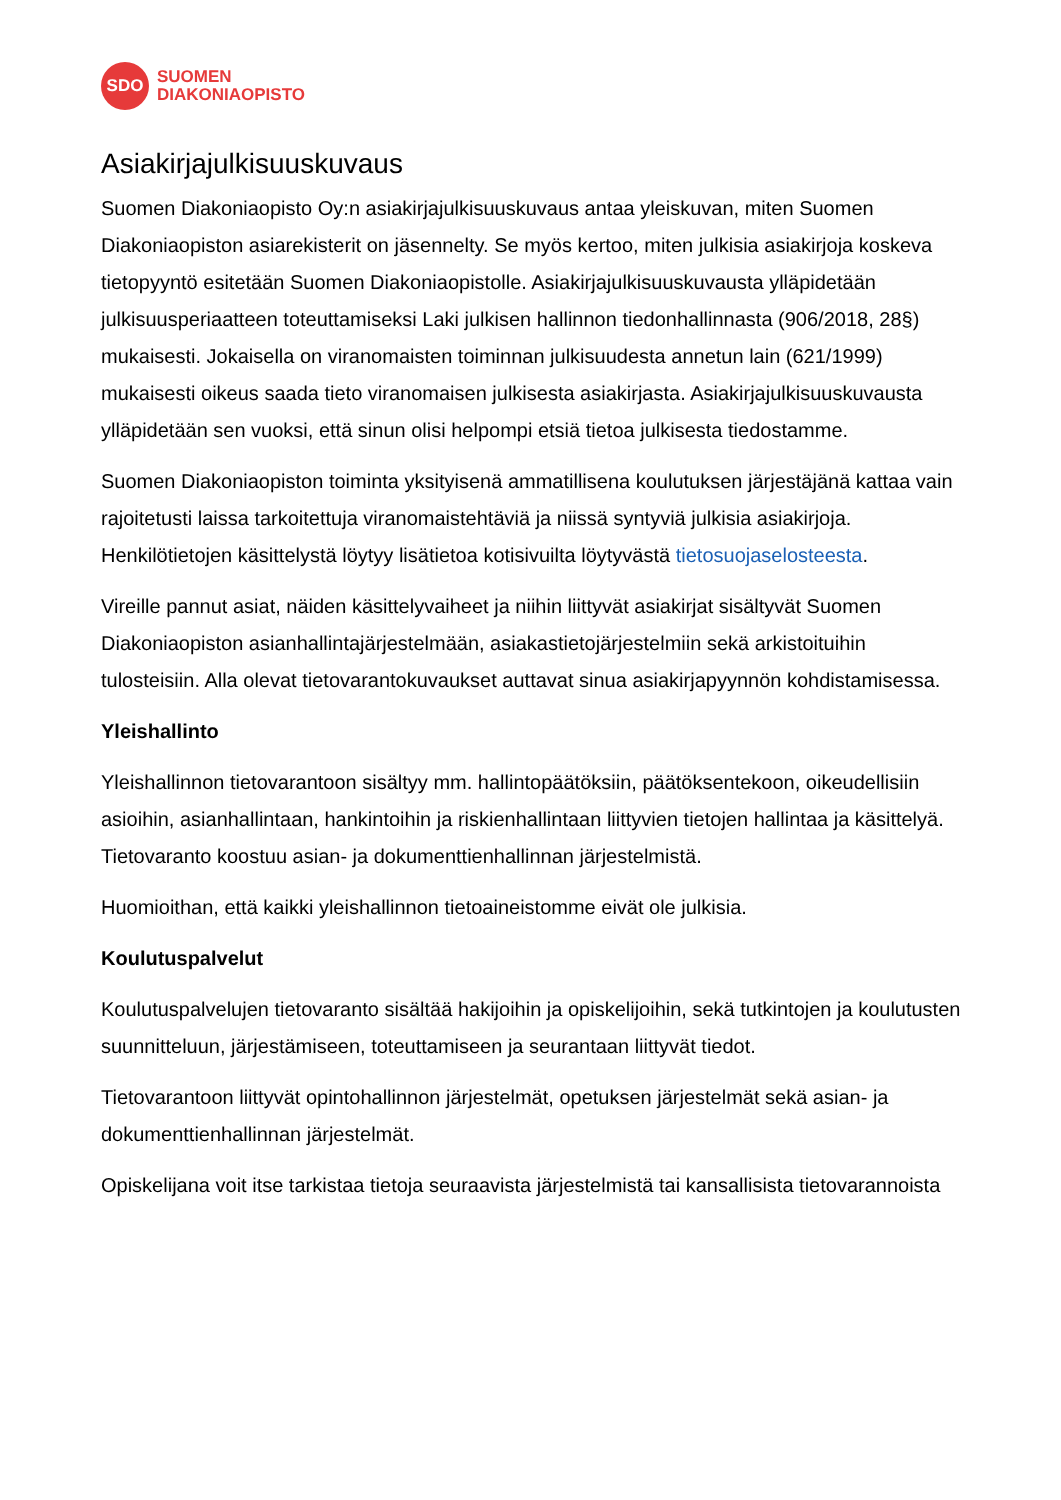SDO
SUOMEN
DIAKONIAOPISTO
Asiakirjajulkisuuskuvaus
Suomen Diakoniaopisto Oy:n asiakirjajulkisuuskuvaus antaa yleiskuvan, miten Suomen Diakoniaopiston asiarekisterit on jäsennelty. Se myös kertoo, miten julkisia asiakirjoja koskeva tietopyyntö esitetään Suomen Diakoniaopistolle. Asiakirjajulkisuuskuvausta ylläpidetään julkisuusperiaatteen toteuttamiseksi Laki julkisen hallinnon tiedonhallinnasta (906/2018, 28§) mukaisesti. Jokaisella on viranomaisten toiminnan julkisuudesta annetun lain (621/1999) mukaisesti oikeus saada tieto viranomaisen julkisesta asiakirjasta. Asiakirjajulkisuuskuvausta ylläpidetään sen vuoksi, että sinun olisi helpompi etsiä tietoa julkisesta tiedostamme.
Suomen Diakoniaopiston toiminta yksityisenä ammatillisena koulutuksen järjestäjänä kattaa vain rajoitetusti laissa tarkoitettuja viranomaistehtäviä ja niissä syntyviä julkisia asiakirjoja. Henkilötietojen käsittelystä löytyy lisätietoa kotisivuilta löytyvästä tietosuojaselosteesta.
Vireille pannut asiat, näiden käsittelyvaiheet ja niihin liittyvät asiakirjat sisältyvät Suomen Diakoniaopiston asianhallintajärjestelmään, asiakastietojärjestelmiin sekä arkistoituihin tulosteisiin. Alla olevat tietovarantokuvaukset auttavat sinua asiakirjapyynnön kohdistamisessa.
Yleishallinto
Yleishallinnon tietovarantoon sisältyy mm. hallintopäätöksiin, päätöksentekoon, oikeudellisiin asioihin, asianhallintaan, hankintoihin ja riskienhallintaan liittyvien tietojen hallintaa ja käsittelyä. Tietovaranto koostuu asian- ja dokumenttienhallinnan järjestelmistä.
Huomioithan, että kaikki yleishallinnon tietoaineistomme eivät ole julkisia.
Koulutuspalvelut
Koulutuspalvelujen tietovaranto sisältää hakijoihin ja opiskelijoihin, sekä tutkintojen ja koulutusten suunnitteluun, järjestämiseen, toteuttamiseen ja seurantaan liittyvät tiedot.
Tietovarantoon liittyvät opintohallinnon järjestelmät, opetuksen järjestelmät sekä asian- ja dokumenttienhallinnan järjestelmät.
Opiskelijana voit itse tarkistaa tietoja seuraavista järjestelmistä tai kansallisista tietovarannoista